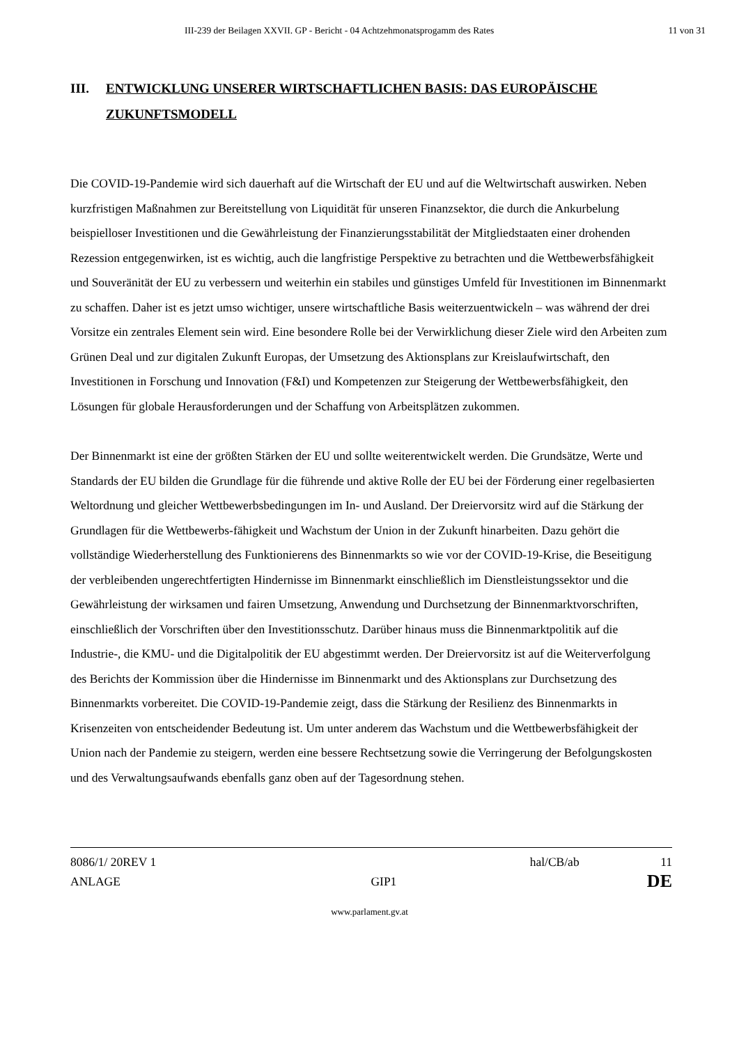III-239 der Beilagen XXVII. GP - Bericht - 04 Achtzehmonatsprogamm des Rates 11 von 31
III. ENTWICKLUNG UNSERER WIRTSCHAFTLICHEN BASIS: DAS EUROPÄISCHE ZUKUNFTSMODELL
Die COVID-19-Pandemie wird sich dauerhaft auf die Wirtschaft der EU und auf die Weltwirtschaft auswirken. Neben kurzfristigen Maßnahmen zur Bereitstellung von Liquidität für unseren Finanzsektor, die durch die Ankurbelung beispielloser Investitionen und die Gewährleistung der Finanzierungsstabilität der Mitgliedstaaten einer drohenden Rezession entgegenwirken, ist es wichtig, auch die langfristige Perspektive zu betrachten und die Wettbewerbsfähigkeit und Souveränität der EU zu verbessern und weiterhin ein stabiles und günstiges Umfeld für Investitionen im Binnenmarkt zu schaffen. Daher ist es jetzt umso wichtiger, unsere wirtschaftliche Basis weiterzuentwickeln – was während der drei Vorsitze ein zentrales Element sein wird. Eine besondere Rolle bei der Verwirklichung dieser Ziele wird den Arbeiten zum Grünen Deal und zur digitalen Zukunft Europas, der Umsetzung des Aktionsplans zur Kreislaufwirtschaft, den Investitionen in Forschung und Innovation (F&I) und Kompetenzen zur Steigerung der Wettbewerbsfähigkeit, den Lösungen für globale Herausforderungen und der Schaffung von Arbeitsplätzen zukommen.
Der Binnenmarkt ist eine der größten Stärken der EU und sollte weiterentwickelt werden. Die Grundsätze, Werte und Standards der EU bilden die Grundlage für die führende und aktive Rolle der EU bei der Förderung einer regelbasierten Weltordnung und gleicher Wettbewerbsbedingungen im In- und Ausland. Der Dreiervorsitz wird auf die Stärkung der Grundlagen für die Wettbewerbs-fähigkeit und Wachstum der Union in der Zukunft hinarbeiten. Dazu gehört die vollständige Wiederherstellung des Funktionierens des Binnenmarkts so wie vor der COVID-19-Krise, die Beseitigung der verbleibenden ungerechtfertigten Hindernisse im Binnenmarkt einschließlich im Dienstleistungssektor und die Gewährleistung der wirksamen und fairen Umsetzung, Anwendung und Durchsetzung der Binnenmarktvorschriften, einschließlich der Vorschriften über den Investitionsschutz. Darüber hinaus muss die Binnenmarktpolitik auf die Industrie-, die KMU- und die Digitalpolitik der EU abgestimmt werden. Der Dreiervorsitz ist auf die Weiterverfolgung des Berichts der Kommission über die Hindernisse im Binnenmarkt und des Aktionsplans zur Durchsetzung des Binnenmarkts vorbereitet. Die COVID-19-Pandemie zeigt, dass die Stärkung der Resilienz des Binnenmarkts in Krisenzeiten von entscheidender Bedeutung ist. Um unter anderem das Wachstum und die Wettbewerbsfähigkeit der Union nach der Pandemie zu steigern, werden eine bessere Rechtsetzung sowie die Verringerung der Befolgungskosten und des Verwaltungsaufwands ebenfalls ganz oben auf der Tagesordnung stehen.
8086/1/ 20REV 1 hal/CB/ab 11
ANLAGE GIP1 DE
www.parlament.gv.at